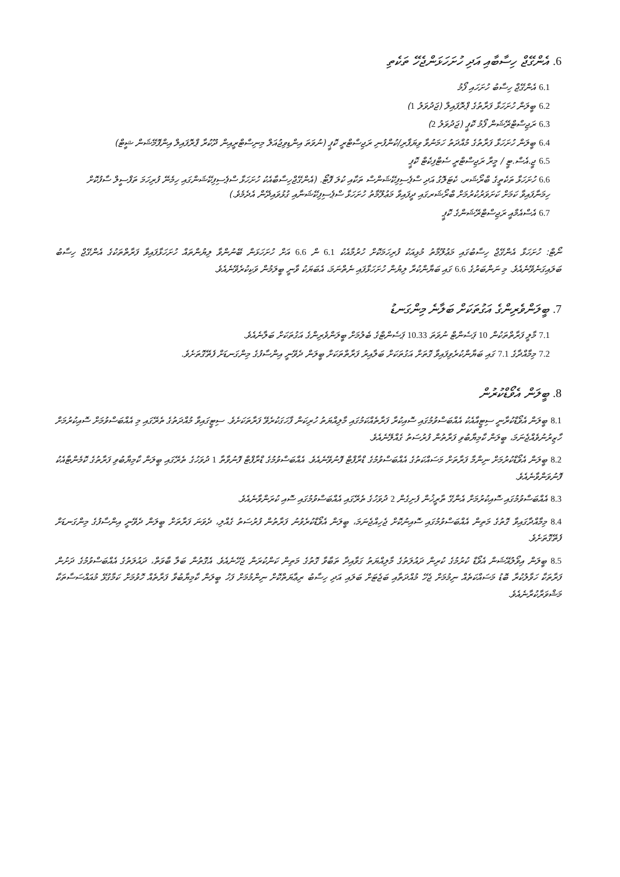6. އެންގޭޖް ހިސާބާއި އަދި ހުށަހަޅަންޖެހޭ ތަކެތި
6.1 އެންގޭޖް ހިސާބު ހުށަހައި ފޯމު
6.2 ބީލަން ހުށަހަޅާ ފަރާތުގެ ޕްރޮފައިލް (ޖަދުވަލު 1)
6.3 ރަޖިސްޓްރޭޝަން ފޯމު ކޮޕީ (ޖަދުވަލު 2)
6.4 ބީލަން ހުށަހަޅާ ފަރާތުގެ މުއްދަތު ހަމަނުވާ ވިޔަފާރި/ކުންފުނި ރަޖިސްޓްރީ ކޮޕީ (ނުވަތަ އިންޑިވިޖުއަލް މިނިސްޓްރީއިން ދޫކުރާ ޕްރޮފައިލް އިންފޮމޭޝަން ޝީޓް)
6.5 ޖީ.އެސް.ޓީ / މީރާ ރަޖިސްޓްރީ ސެޓްފިކެޓް ކޮޕީ
6.6 ހުށަހަޅާ ތަކެތީގެ ބްރޯޝަރ، ކެޓަލޮގު އަދި ސްޕެސިފިކޭޝަންސް ތަކާއި ކުލަ ފޮޓޯ. (އެންގޭޖްހިސާބާއެކު ހުށަހަޅާ ސްޕެސިފިކޭޝަންގައި ހިމެނޭ ފުރިހަމަ ތަފްސީލް ސާފުކޮށް ހިމަނާފައިވާ ކަމަށް ކަށަވަރުކުރުމަށް ބްރޯޝަރގައި ދީފައިވާ މަޢުލޫމާތު ހުށަހަޅާ ސްޕެސިފިކޭޝަނާއި ގުޅުވައިދޭން އެދެމެވެ.)
6.7 އެސްއެމްއީ ރަޖިސްޓްރޭޝަންގެ ކޮޕީ
ނޯޓް: ހުށަހަޅާ އެންގޭޖް ހިސާބުގައި މަޢުލޫމާތު މުޅިއަކު ފުރިހަމަކޮށް ހުރުމާއެކު 6.1 ން 6.6 އަށް ހުށަހަޅަން ބޭނުންވާ ލިޔުންތައް ހުށަހަޅާފައިވާ ފަރާތްތަކުގެ އެންގޭޖް ހިސާބު ބަލައިގަނެވޭނެއެވެ. މި ނަންބަރުގެ 6.6 ގައި ބަޔާންކުރާ ލިޔުން ހުށަހަޅާފައި ނެތްނަމަ، އެބަޔަކު ވާނީ ބީލަމުން ވަކިކުރެވޭނެއެވެ.
7. ބީލަންވެރިންގެ އަގުތަކަށް ބަލާނެ މިންގަނޑު
7.1 މާލީ ފަރާތްތަކުން 10 ޕަސެންޓް ނުވަތަ 10.33 ޕަސެންޓްގެ ބެލުމަށް ބީލަންވެރިންގެ އަގުތަކަށް ބަލާނެއެވެ.
7.2 މިމާއްދާގެ 7.1 ގައި ބަޔާންކުރެވިފައިވާ ގޮތަށް އަގުތަކަށް ބަލާއިރު ފަރާތްތަކަށް ބީލަން ދެވޭނީ އިންސާފުގެ މިންގަނޑަށް ފެތޭގޮތަށެވެ.
8. ބީލަން އެވޯޑްކުރުން
8.1 ބީލަން އެވޯޑްކުރާނީ ސިޓީއާއެކު އެއްބަސްވުމުގައި ސޮއިކުރާ ފަރާތެއްކަމުގައި މާލިއްޔަތު ހުރިކަން ފާހަގަކުރެވޭ ފަރާތަކަށެވެ. ސިޓީގައިވާ މުއްދަތުގެ ތެރޭގައި މި އެއްބަސްވުމަށް ސޮއިކުރުމަށް ހާޒިރުނުވެއްޖެނަމަ، ބީލަން ކާމިޔާބުވި ފަރާތުން ފުރުސަތު ގެއްލޭނެއެވެ.
8.2 ބީލަން އެވޯޑްކުރުމަށް ނިންމާ ފަރާތަށް މަސައްކަތުގެ އެއްބަސްވުމުގެ ޑްރާފްޓް ފޮނުވޭނެއެވެ. އެއްބަސްވުމުގެ ޑްރާފްޓް ފޮނުވާތާ 1 ދުވަހުގެ ތެރޭގައި ބީލަން ކާމިޔާބުވި ފަރާތުގެ ކޮމެންޓާއެކު ފޮނުވަންވާނެއެވެ.
8.3 އެއްބަސްވުމުގައި ސޮއިކުރުމަށް އެންގޭ ތާރީޚުން ފެށިގެން 2 ދުވަހުގެ ތެރޭގައި އެއްބަސްވުމުގައި ސޮއި ކުރަންވާނެއެވެ.
8.4 މިމާއްދާގައިވާ ގޮތުގެ މަތިން އެއްބަސްވުމުގައި ސޮއިނުކޮށް ޖެހިއްޖެނަމަ، ބީލަން އެވޯޑްކުރެވުނު ފަރާތުން ފުރުސަތު ގެއްލި، ދެވަނަ ފަރާތަށް ބީލަން ދެވޭނީ އިންސާފުގެ މިންގަނޑަށް ފެތޭގޮތަށެވެ.
8.5 ބީލަން އިވޯލުއޭޝަން އެވޯޑް ކުރުމުގެ ކުރިން ދައުލަތުގެ މާލިއްޔަތު ގަވާއިދާ ތަބާވާ ގޮތުގެ މަތިން ކަންކުރަން ޖެހޭނެއެވެ. އެގޮތުން ބަލާ ބާވަތް، ދައުލަތުގެ އެއްބަސްވުމުގެ ދަށުން ފަރާތަކާ ހަވާލުކުރާ ބޮޑު މަސައްކަތެއް ނިމުމަށް ޖެހޭ މުއްދަތާއި ބަޖެޓަށް ބަލައި އަދި ހިސާބު ރިޢާޔަތްކޮށް ނިންމުމަށް ފަހު ބީލަން ކާމިޔާބުވާ ފަރާތެއް ހޮވުމަށް ކަމާގުޅޭ މުއައްސަސާތަކާ މަޝްވަރާކުރާނެއެވެ.